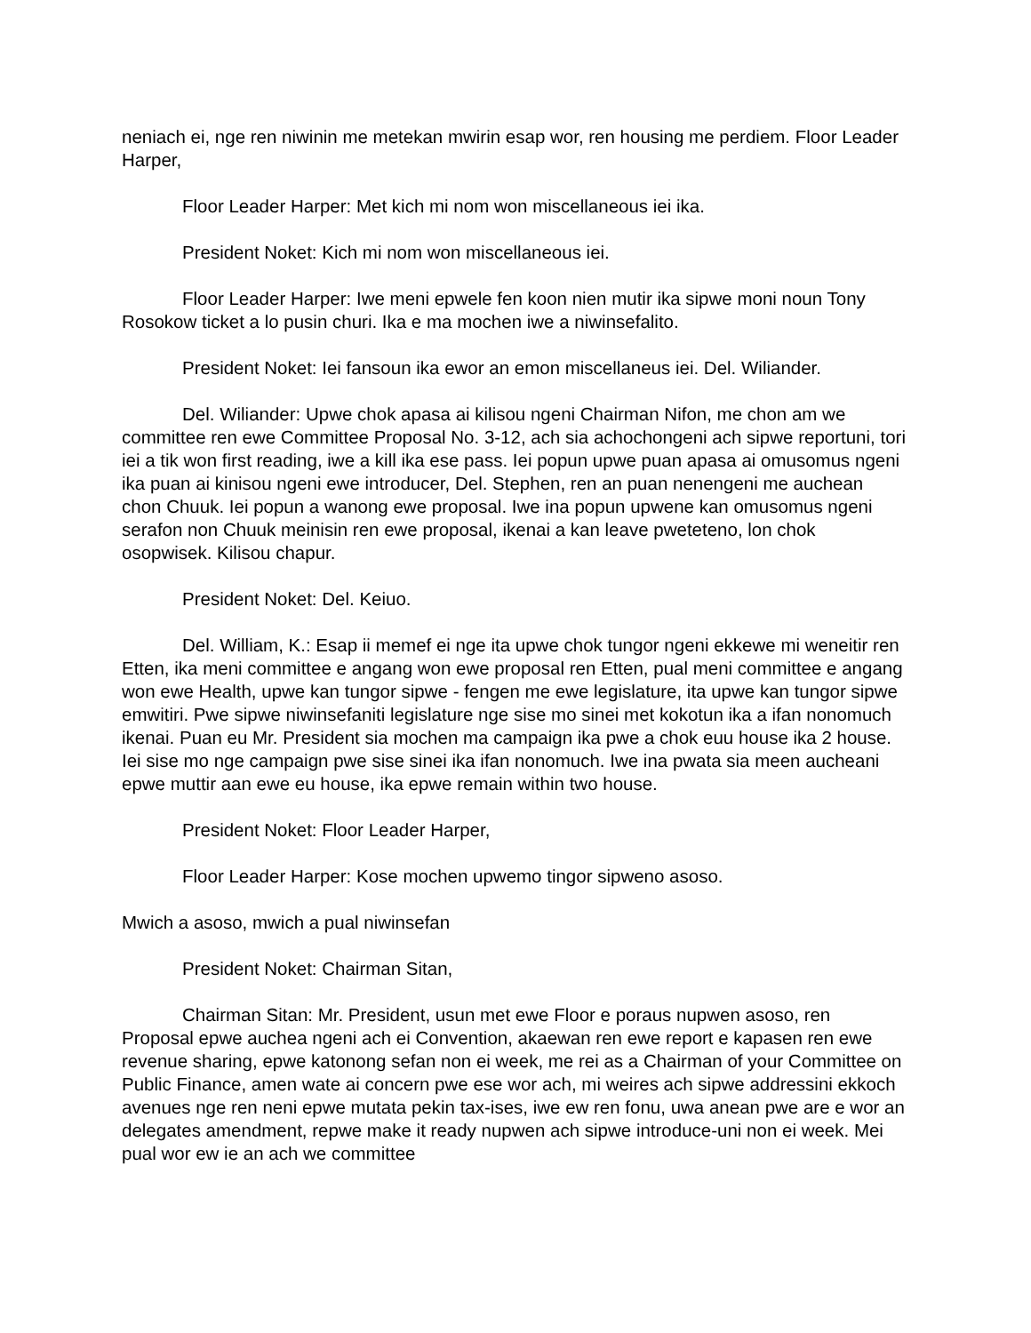neniach ei, nge ren niwinin me metekan mwirin esap wor, ren housing me perdiem. Floor Leader Harper,
Floor Leader Harper: Met kich mi nom won miscellaneous iei ika.
President Noket: Kich mi nom won miscellaneous iei.
Floor Leader Harper: Iwe meni epwele fen koon nien mutir ika sipwe moni noun Tony Rosokow ticket a lo pusin churi. Ika e ma mochen iwe a niwinsefalito.
President Noket: Iei fansoun ika ewor an emon miscellaneus iei. Del. Wiliander.
Del. Wiliander: Upwe chok apasa ai kilisou ngeni Chairman Nifon, me chon am we committee ren ewe Committee Proposal No. 3-12, ach sia achochongeni ach sipwe reportuni, tori iei a tik won first reading, iwe a kill ika ese pass. Iei popun upwe puan apasa ai omusomus ngeni ika puan ai kinisou ngeni ewe introducer, Del. Stephen, ren an puan nenengeni me auchean chon Chuuk. Iei popun a wanong ewe proposal. Iwe ina popun upwene kan omusomus ngeni serafon non Chuuk meinisin ren ewe proposal, ikenai a kan leave pweteteno, lon chok osopwisek. Kilisou chapur.
President Noket: Del. Keiuo.
Del. William, K.: Esap ii memef ei nge ita upwe chok tungor ngeni ekkewe mi weneitir ren Etten, ika meni committee e angang won ewe proposal ren Etten, pual meni committee e angang won ewe Health, upwe kan tungor sipwe - fengen me ewe legislature, ita upwe kan tungor sipwe emwitiri. Pwe sipwe niwinsefaniti legislature nge sise mo sinei met kokotun ika a ifan nonomuch ikenai. Puan eu Mr. President sia mochen ma campaign ika pwe a chok euu house ika 2 house. Iei sise mo nge campaign pwe sise sinei ika ifan nonomuch. Iwe ina pwata sia meen aucheani epwe muttir aan ewe eu house, ika epwe remain within two house.
President Noket: Floor Leader Harper,
Floor Leader Harper: Kose mochen upwemo tingor sipweno asoso.
Mwich a asoso, mwich a pual niwinsefan
President Noket: Chairman Sitan,
Chairman Sitan: Mr. President, usun met ewe Floor e poraus nupwen asoso, ren Proposal epwe auchea ngeni ach ei Convention, akaewan ren ewe report e kapasen ren ewe revenue sharing, epwe katonong sefan non ei week, me rei as a Chairman of your Committee on Public Finance, amen wate ai concern pwe ese wor ach, mi weires ach sipwe addressini ekkoch avenues nge ren neni epwe mutata pekin tax-ises, iwe ew ren fonu, uwa anean pwe are e wor an delegates amendment, repwe make it ready nupwen ach sipwe introduce-uni non ei week. Mei pual wor ew ie an ach we committee